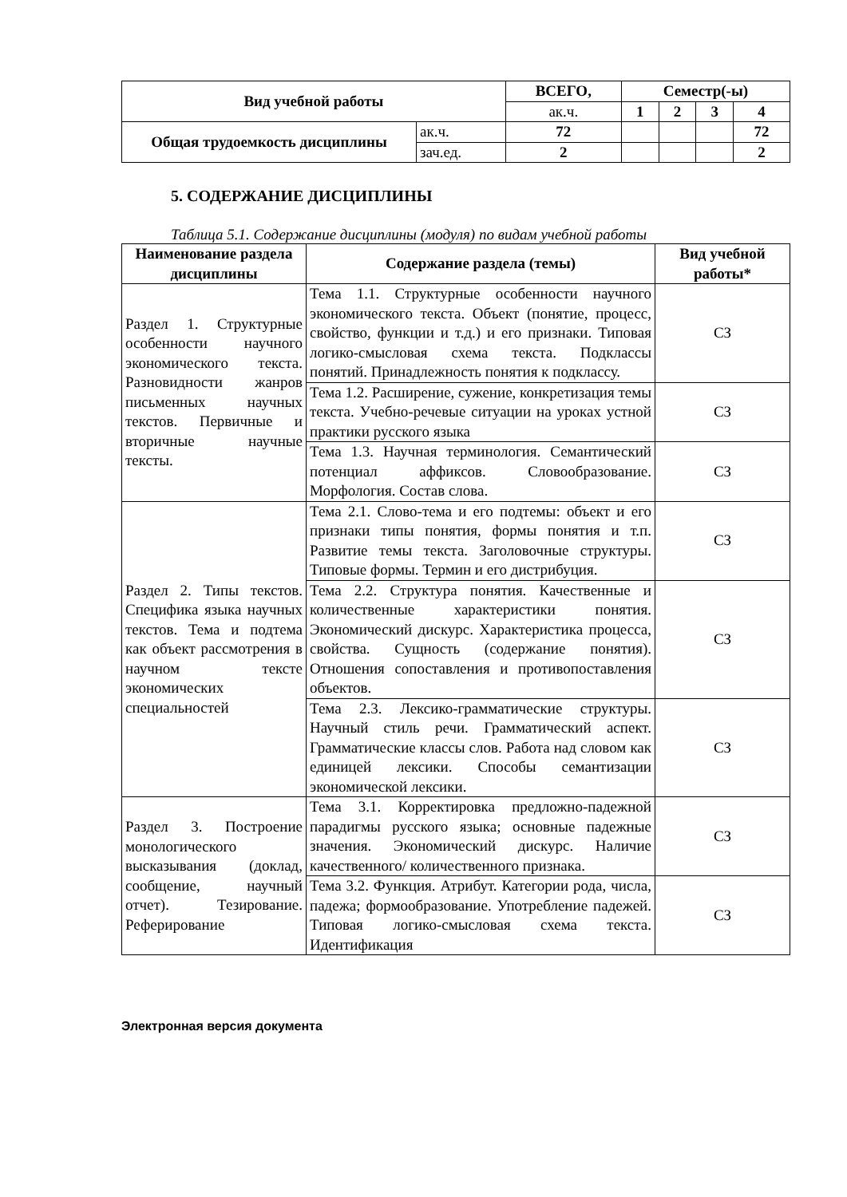| Вид учебной работы | | ВСЕГО, | Семестр(-ы) | | | |
| --- | --- | --- | --- | --- | --- | --- |
| | | ак.ч. | 1 | 2 | 3 | 4 |
| Общая трудоемкость дисциплины | ак.ч. | 72 | | | | 72 |
| | зач.ед. | 2 | | | | 2 |
5. СОДЕРЖАНИЕ ДИСЦИПЛИНЫ
Таблица 5.1. Содержание дисциплины (модуля) по видам учебной работы
| Наименование раздела дисциплины | Содержание раздела (темы) | Вид учебной работы* |
| --- | --- | --- |
| Раздел 1. Структурные особенности научного экономического текста. Разновидности жанров письменных научных текстов. Первичные и вторичные научные тексты. | Тема 1.1. Структурные особенности научного экономического текста. Объект (понятие, процесс, свойство, функции и т.д.) и его признаки. Типовая логико-смысловая схема текста. Подклассы понятий. Принадлежность понятия к подклассу. | СЗ |
| | Тема 1.2. Расширение, сужение, конкретизация темы текста. Учебно-речевые ситуации на уроках устной практики русского языка | СЗ |
| | Тема 1.3. Научная терминология. Семантический потенциал аффиксов. Словообразование. Морфология. Состав слова. | СЗ |
| Раздел 2. Типы текстов. Специфика языка научных текстов. Тема и подтема как объект рассмотрения в научном тексте экономических специальностей | Тема 2.1. Слово-тема и его подтемы: объект и его признаки типы понятия, формы понятия и т.п. Развитие темы текста. Заголовочные структуры. Типовые формы. Термин и его дистрибуция. | СЗ |
| | Тема 2.2. Структура понятия. Качественные и количественные характеристики понятия. Экономический дискурс. Характеристика процесса, свойства. Сущность (содержание понятия). Отношения сопоставления и противопоставления объектов. | СЗ |
| | Тема 2.3. Лексико-грамматические структуры. Научный стиль речи. Грамматический аспект. Грамматические классы слов. Работа над словом как единицей лексики. Способы семантизации экономической лексики. | СЗ |
| Раздел 3. Построение монологического высказывания (доклад, сообщение, научный отчет). Тезирование. Реферирование | Тема 3.1. Корректировка предложно-падежной парадигмы русского языка; основные падежные значения. Экономический дискурс. Наличие качественного/ количественного признака. | СЗ |
| | Тема 3.2. Функция. Атрибут. Категории рода, числа, падежа; формообразование. Употребление падежей. Типовая логико-смысловая схема текста. Идентификация | СЗ |
Электронная версия документа